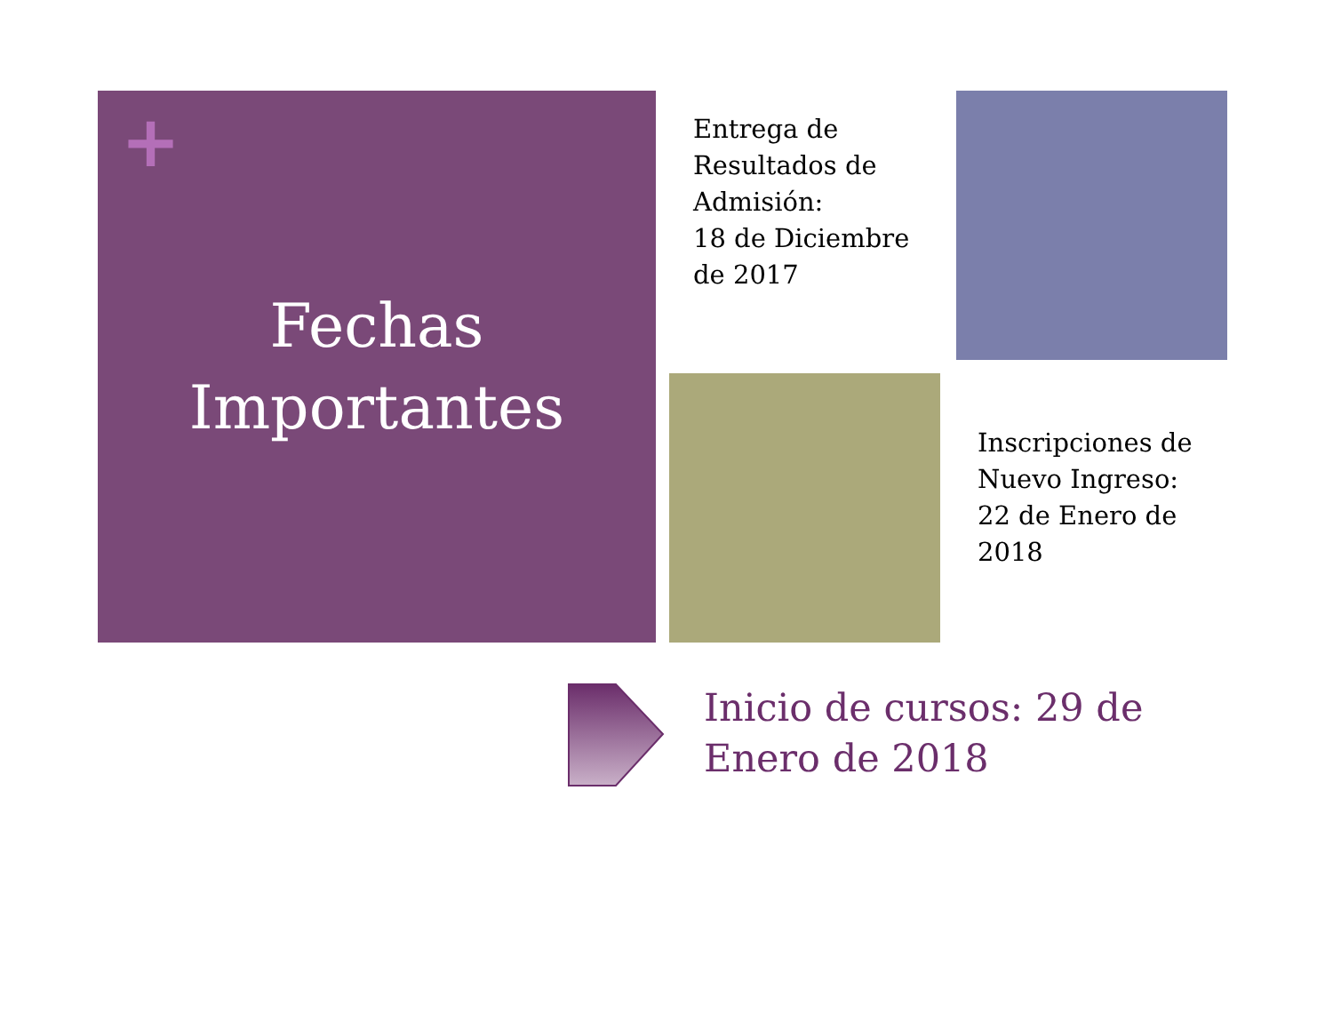+
Fechas
Importantes
Entrega de Resultados de Admisión:
18 de Diciembre de 2017
Inscripciones de Nuevo Ingreso:
22 de Enero de 2018
Inicio de cursos: 29 de Enero de 2018